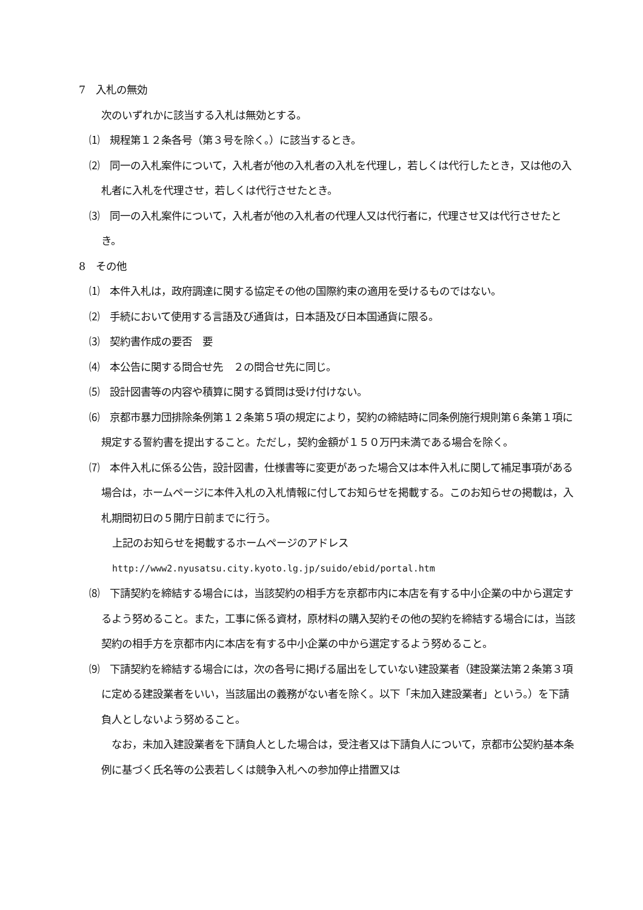7　入札の無効
次のいずれかに該当する入札は無効とする。
　⑴　規程第１２条各号（第３号を除く。）に該当するとき。
　⑵　同一の入札案件について，入札者が他の入札者の入札を代理し，若しくは代行したとき，又は他の入札者に入札を代理させ，若しくは代行させたとき。
　⑶　同一の入札案件について，入札者が他の入札者の代理人又は代行者に，代理させ又は代行させたとき。
8　その他
　⑴　本件入札は，政府調達に関する協定その他の国際約束の適用を受けるものではない。
　⑵　手続において使用する言語及び通貨は，日本語及び日本国通貨に限る。
　⑶　契約書作成の要否　要
　⑷　本公告に関する問合せ先　２の問合せ先に同じ。
　⑸　設計図書等の内容や積算に関する質問は受け付けない。
　⑹　京都市暴力団排除条例第１２条第５項の規定により，契約の締結時に同条例施行規則第６条第１項に規定する誓約書を提出すること。ただし，契約金額が１５０万円未満である場合を除く。
　⑺　本件入札に係る公告，設計図書，仕様書等に変更があった場合又は本件入札に関して補足事項がある場合は，ホームページに本件入札の入札情報に付してお知らせを掲載する。このお知らせの掲載は，入札期間初日の５開庁日前までに行う。
上記のお知らせを掲載するホームページのアドレス
http://www2.nyusatsu.city.kyoto.lg.jp/suido/ebid/portal.htm
　⑻　下請契約を締結する場合には，当該契約の相手方を京都市内に本店を有する中小企業の中から選定するよう努めること。また，工事に係る資材，原材料の購入契約その他の契約を締結する場合には，当該契約の相手方を京都市内に本店を有する中小企業の中から選定するよう努めること。
　⑼　下請契約を締結する場合には，次の各号に掲げる届出をしていない建設業者（建設業法第２条第３項に定める建設業者をいい，当該届出の義務がない者を除く。以下「未加入建設業者」という。）を下請負人としないよう努めること。
　なお，未加入建設業者を下請負人とした場合は，受注者又は下請負人について，京都市公契約基本条例に基づく氏名等の公表若しくは競争入札への参加停止措置又は